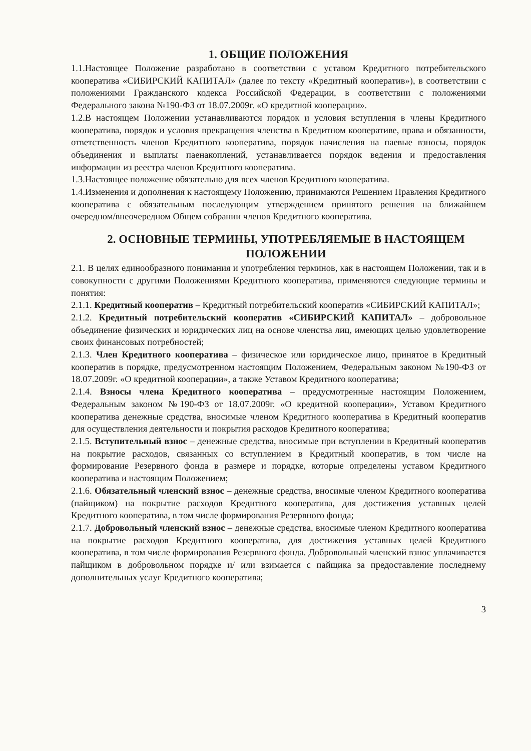1. ОБЩИЕ ПОЛОЖЕНИЯ
1.1.Настоящее Положение разработано в соответствии с уставом Кредитного потребительского кооператива «СИБИРСКИЙ КАПИТАЛ» (далее по тексту «Кредитный кооператив»), в соответствии с положениями Гражданского кодекса Российской Федерации, в соответствии с положениями Федерального закона №190-ФЗ от 18.07.2009г. «О кредитной кооперации».
1.2.В настоящем Положении устанавливаются порядок и условия вступления в члены Кредитного кооператива, порядок и условия прекращения членства в Кредитном кооперативе, права и обязанности, ответственность членов Кредитного кооператива, порядок начисления на паевые взносы, порядок объединения и выплаты паенакоплений, устанавливается порядок ведения и предоставления информации из реестра членов Кредитного кооператива.
1.3.Настоящее положение обязательно для всех членов Кредитного кооператива.
1.4.Изменения и дополнения к настоящему Положению, принимаются Решением Правления Кредитного кооператива с обязательным последующим утверждением принятого решения на ближайшем очередном/внеочередном Общем собрании членов Кредитного кооператива.
2. ОСНОВНЫЕ ТЕРМИНЫ, УПОТРЕБЛЯЕМЫЕ В НАСТОЯЩЕМ ПОЛОЖЕНИИ
2.1. В целях единообразного понимания и употребления терминов, как в настоящем Положении, так и в совокупности с другими Положениями Кредитного кооператива, применяются следующие термины и понятия:
2.1.1. Кредитный кооператив – Кредитный потребительский кооператив «СИБИРСКИЙ КАПИТАЛ»;
2.1.2. Кредитный потребительский кооператив «СИБИРСКИЙ КАПИТАЛ» – добровольное объединение физических и юридических лиц на основе членства лиц, имеющих целью удовлетворение своих финансовых потребностей;
2.1.3. Член Кредитного кооператива – физическое или юридическое лицо, принятое в Кредитный кооператив в порядке, предусмотренном настоящим Положением, Федеральным законом №190-ФЗ от 18.07.2009г. «О кредитной кооперации», а также Уставом Кредитного кооператива;
2.1.4. Взносы члена Кредитного кооператива – предусмотренные настоящим Положением, Федеральным законом №190-ФЗ от 18.07.2009г. «О кредитной кооперации», Уставом Кредитного кооператива денежные средства, вносимые членом Кредитного кооператива в Кредитный кооператив для осуществления деятельности и покрытия расходов Кредитного кооператива;
2.1.5. Вступительный взнос – денежные средства, вносимые при вступлении в Кредитный кооператив на покрытие расходов, связанных со вступлением в Кредитный кооператив, в том числе на формирование Резервного фонда в размере и порядке, которые определены уставом Кредитного кооператива и настоящим Положением;
2.1.6. Обязательный членский взнос – денежные средства, вносимые членом Кредитного кооператива (пайщиком) на покрытие расходов Кредитного кооператива, для достижения уставных целей Кредитного кооператива, в том числе формирования Резервного фонда;
2.1.7. Добровольный членский взнос – денежные средства, вносимые членом Кредитного кооператива на покрытие расходов Кредитного кооператива, для достижения уставных целей Кредитного кооператива, в том числе формирования Резервного фонда. Добровольный членский взнос уплачивается пайщиком в добровольном порядке и/ или взимается с пайщика за предоставление последнему дополнительных услуг Кредитного кооператива;
3